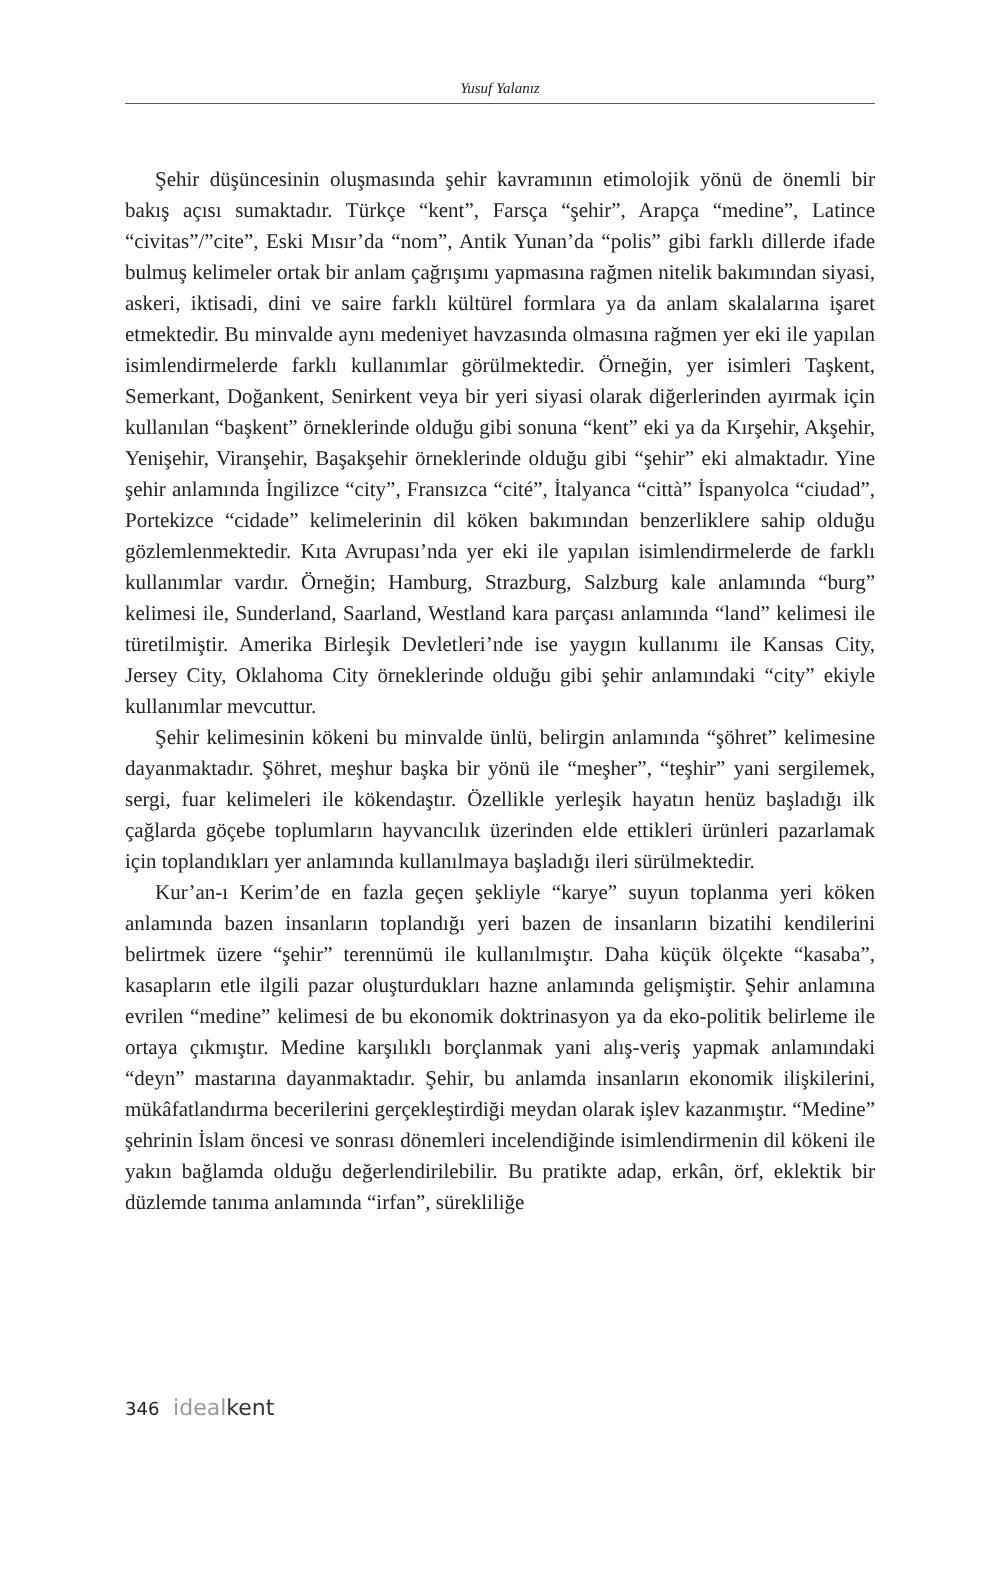Yusuf Yalanız
Şehir düşüncesinin oluşmasında şehir kavramının etimolojik yönü de önemli bir bakış açısı sumaktadır. Türkçe “kent”, Farsça “şehir”, Arapça “medine”, Latince “civitas”/”cite”, Eski Mısır’da “nom”, Antik Yunan’da “polis” gibi farklı dillerde ifade bulmuş kelimeler ortak bir anlam çağrışımı yapmasına rağmen nitelik bakımından siyasi, askeri, iktisadi, dini ve saire farklı kültürel formlara ya da anlam skalalarına işaret etmektedir. Bu minvalde aynı medeniyet havzasında olmasına rağmen yer eki ile yapılan isimlendirmelerde farklı kullanımlar görülmektedir. Örneğin, yer isimleri Taşkent, Semerkant, Doğankent, Senirkent veya bir yeri siyasi olarak diğerlerinden ayırmak için kullanılan “başkent” örneklerinde olduğu gibi sonuna “kent” eki ya da Kırşehir, Akşehir, Yenişehir, Viranşehir, Başakşehir örneklerinde olduğu gibi “şehir” eki almaktadır. Yine şehir anlamında İngilizce “city”, Fransızca “cité”, İtalyanca “città” İspanyolca “ciudad”, Portekizce “cidade” kelimelerinin dil köken bakımından benzerliklere sahip olduğu gözlemlenmektedir. Kıta Avrupası’nda yer eki ile yapılan isimlendirmelerde de farklı kullanımlar vardır. Örneğin; Hamburg, Strazburg, Salzburg kale anlamında “burg” kelimesi ile, Sunderland, Saarland, Westland kara parçası anlamında “land” kelimesi ile türetilmiştir. Amerika Birleşik Devletleri’nde ise yaygın kullanımı ile Kansas City, Jersey City, Oklahoma City örneklerinde olduğu gibi şehir anlamındaki “city” ekiyle kullanımlar mevcuttur.
Şehir kelimesinin kökeni bu minvalde ünlü, belirgin anlamında “şöhret” kelimesine dayanmaktadır. Şöhret, meşhur başka bir yönü ile “meşher”, “teşhir” yani sergilemek, sergi, fuar kelimeleri ile kökendaştır. Özellikle yerleşik hayatın henüz başladığı ilk çağlarda göçebe toplumların hayvancılık üzerinden elde ettikleri ürünleri pazarlamak için toplandıkları yer anlamında kullanılmaya başladığı ileri sürülmektedir.
Kur’an-ı Kerim’de en fazla geçen şekliyle “karye” suyun toplanma yeri köken anlamında bazen insanların toplandığı yeri bazen de insanların bizatihi kendilerini belirtmek üzere “şehir” terennümü ile kullanılmıştır. Daha küçük ölçekte “kasaba”, kasapların etle ilgili pazar oluşturdukları hazne anlamında gelişmiştir. Şehir anlamına evrilen “medine” kelimesi de bu ekonomik doktrinasyon ya da eko-politik belirleme ile ortaya çıkmıştır. Medine karşılıklı borçlanmak yani alış-veriş yapmak anlamındaki “deyn” mastarına dayanmaktadır. Şehir, bu anlamda insanların ekonomik ilişkilerini, mükâfatlandırma becerilerini gerçekleştirdiği meydan olarak işlev kazanmıştır. “Medine” şehrinin İslam öncesi ve sonrası dönemleri incelendiğinde isimlendirmenin dil kökeni ile yakın bağlamda olduğu değerlendirilebilir. Bu pratikte adap, erkân, örf, eklektik bir düzlemde tanıma anlamında “irfan”, sürekliliğe
346 ideal kent